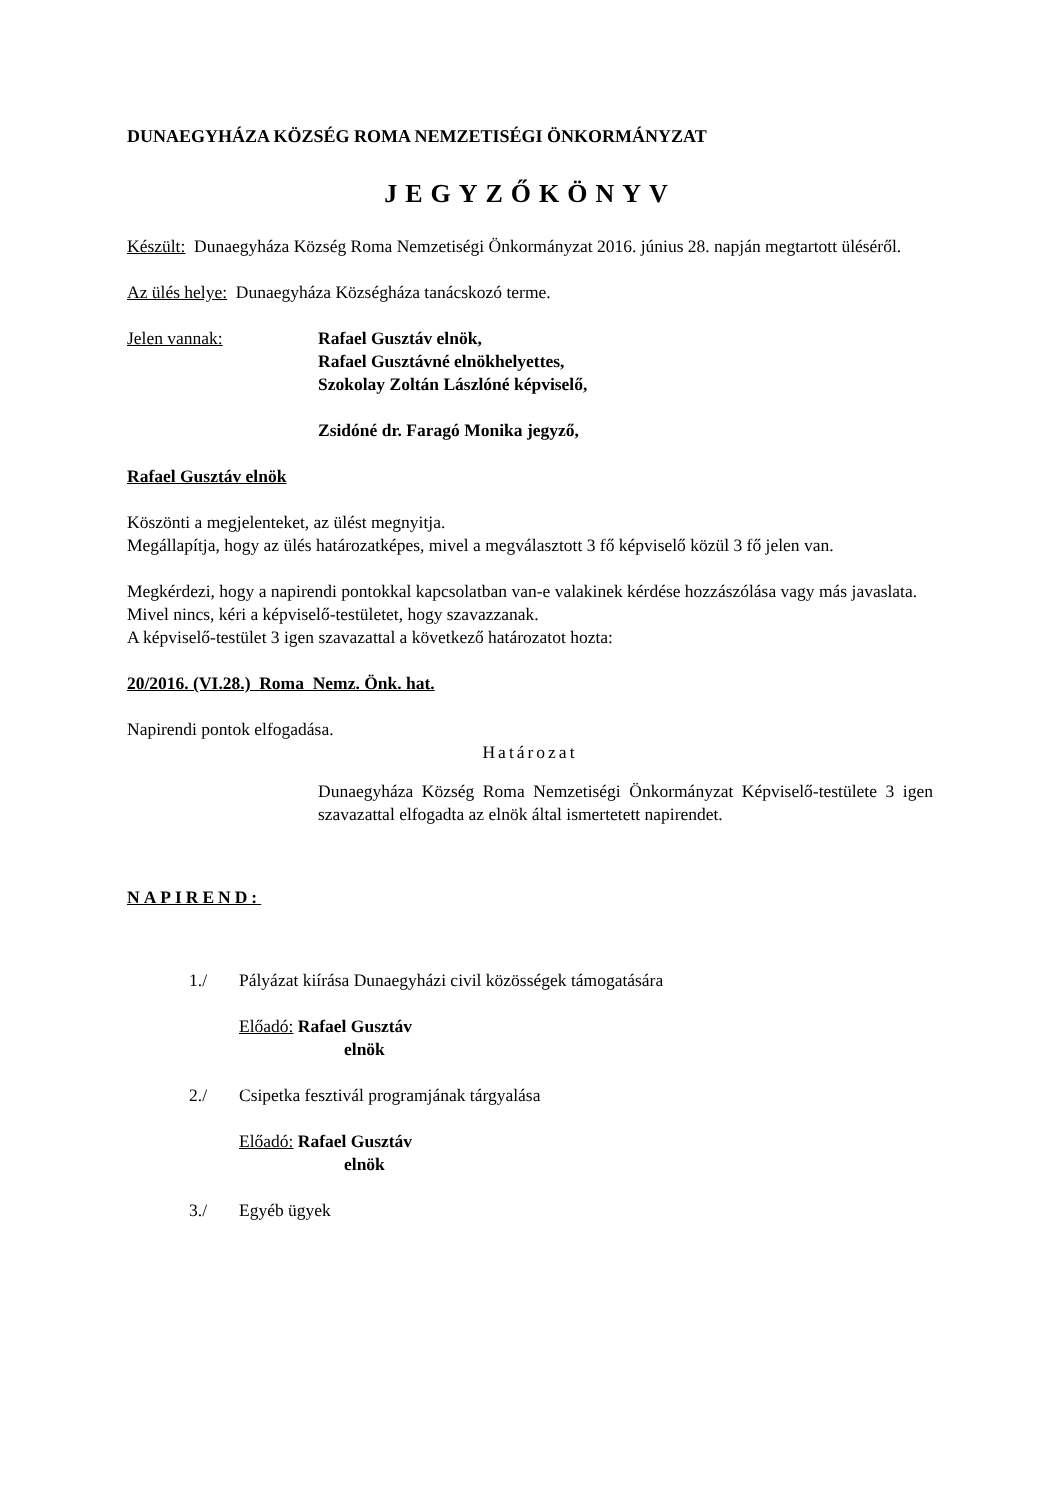DUNAEGYHÁZA KÖZSÉG ROMA NEMZETISÉGI ÖNKORMÁNYZAT
JEGYZŐKÖNYV
Készült: Dunaegyháza Község Roma Nemzetiségi Önkormányzat 2016. június 28. napján megtartott üléséről.
Az ülés helye: Dunaegyháza Községháza tanácskozó terme.
Jelen vannak: Rafael Gusztáv elnök,
Rafael Gusztávné elnökhelyettes,
Szokolay Zoltán Lászlóné képviselő,
Zsidóné dr. Faragó Monika jegyző,
Rafael Gusztáv elnök
Köszönti a megjelenteket, az ülést megnyitja.
Megállapítja, hogy az ülés határozatképes, mivel a megválasztott 3 fő képviselő közül 3 fő jelen van.
Megkérdezi, hogy a napirendi pontokkal kapcsolatban van-e valakinek kérdése hozzászólása vagy más javaslata.
Mivel nincs, kéri a képviselő-testületet, hogy szavazzanak.
A képviselő-testület 3 igen szavazattal a következő határozatot hozta:
20/2016. (VI.28.) Roma Nemz. Önk. hat.
Napirendi pontok elfogadása.
Határozat
Dunaegyháza Község Roma Nemzetiségi Önkormányzat Képviselő-testülete 3 igen szavazattal elfogadta az elnök által ismertetett napirendet.
NAPIREND:
1./ Pályázat kiírása Dunaegyházi civil közösségek támogatására
Előadó: Rafael Gusztáv
elnök
2./ Csipetka fesztivál programjának tárgyalása
Előadó: Rafael Gusztáv
elnök
3./ Egyéb ügyek